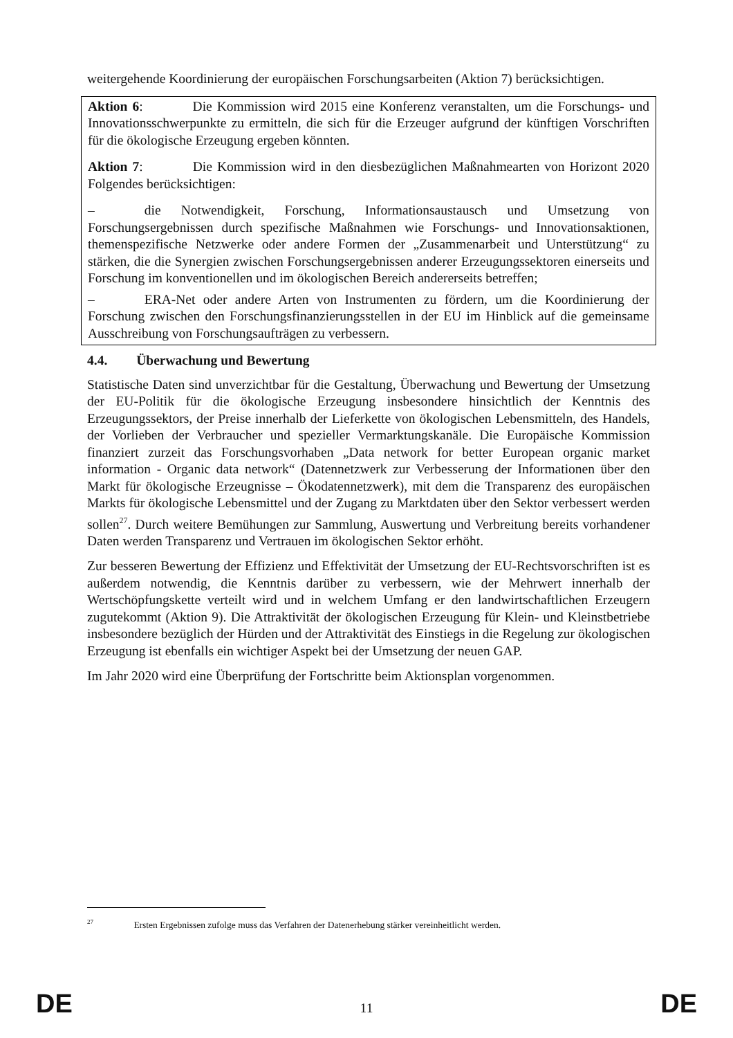weitergehende Koordinierung der europäischen Forschungsarbeiten (Aktion 7) berücksichtigen.
Aktion 6: Die Kommission wird 2015 eine Konferenz veranstalten, um die Forschungs- und Innovationsschwerpunkte zu ermitteln, die sich für die Erzeuger aufgrund der künftigen Vorschriften für die ökologische Erzeugung ergeben könnten.
Aktion 7: Die Kommission wird in den diesbezüglichen Maßnahmearten von Horizont 2020 Folgendes berücksichtigen:
– die Notwendigkeit, Forschung, Informationsaustausch und Umsetzung von Forschungsergebnissen durch spezifische Maßnahmen wie Forschungs- und Innovationsaktionen, themenspezifische Netzwerke oder andere Formen der „Zusammenarbeit und Unterstützung“ zu stärken, die die Synergien zwischen Forschungsergebnissen anderer Erzeugungssektoren einerseits und Forschung im konventionellen und im ökologischen Bereich andererseits betreffen;
– ERA-Net oder andere Arten von Instrumenten zu fördern, um die Koordinierung der Forschung zwischen den Forschungsfinanzierungsstellen in der EU im Hinblick auf die gemeinsame Ausschreibung von Forschungsaufträgen zu verbessern.
4.4. Überwachung und Bewertung
Statistische Daten sind unverzichtbar für die Gestaltung, Überwachung und Bewertung der Umsetzung der EU-Politik für die ökologische Erzeugung insbesondere hinsichtlich der Kenntnis des Erzeugungssektors, der Preise innerhalb der Lieferkette von ökologischen Lebensmitteln, des Handels, der Vorlieben der Verbraucher und spezieller Vermarktungskanäle. Die Europäische Kommission finanziert zurzeit das Forschungsvorhaben „Data network for better European organic market information - Organic data network“ (Datennetzwerk zur Verbesserung der Informationen über den Markt für ökologische Erzeugnisse – Ökodatennetzwerk), mit dem die Transparenz des europäischen Markts für ökologische Lebensmittel und der Zugang zu Marktdaten über den Sektor verbessert werden sollen<sup>27</sup>. Durch weitere Bemühungen zur Sammlung, Auswertung und Verbreitung bereits vorhandener Daten werden Transparenz und Vertrauen im ökologischen Sektor erhöht.
Zur besseren Bewertung der Effizienz und Effektivität der Umsetzung der EU-Rechtsvorschriften ist es außerdem notwendig, die Kenntnis darüber zu verbessern, wie der Mehrwert innerhalb der Wertschöpfungskette verteilt wird und in welchem Umfang er den landwirtschaftlichen Erzeugern zugutekommt (Aktion 9). Die Attraktivität der ökologischen Erzeugung für Klein- und Kleinstbetriebe insbesondere bezüglich der Hürden und der Attraktivität des Einstiegs in die Regelung zur ökologischen Erzeugung ist ebenfalls ein wichtiger Aspekt bei der Umsetzung der neuen GAP.
Im Jahr 2020 wird eine Überprüfung der Fortschritte beim Aktionsplan vorgenommen.
<sup>27</sup> Ersten Ergebnissen zufolge muss das Verfahren der Datenerhebung stärker vereinheitlicht werden.
DE 11 DE